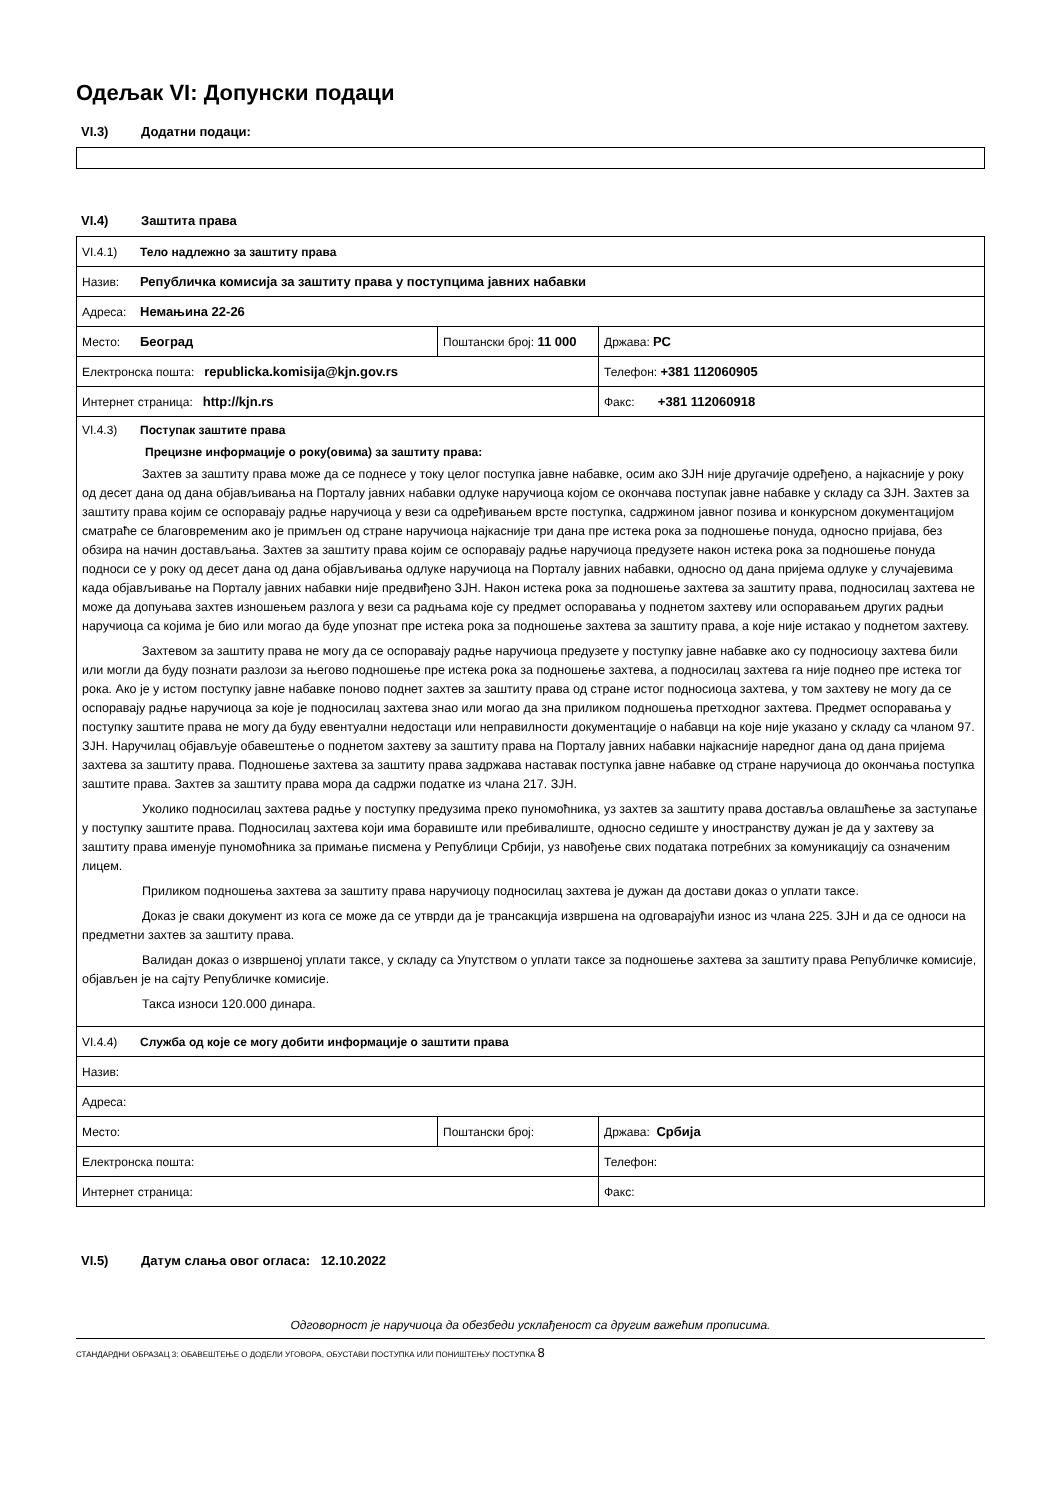Одељак VI: Допунски подаци
VI.3) Додатни подаци:
VI.4) Заштита права
| VI.4.1) Тело надлежно за заштиту права | | |
| Назив: Републичка комисија за заштиту права у поступцима јавних набавки | | |
| Адреса: Немањина 22-26 | | |
| Место: Београд | Поштански број: 11 000 | Држава: РС |
| Електронска пошта: republicka.komisija@kjn.gov.rs | | Телефон: +381 112060905 |
| Интернет страница: http://kjn.rs | | Факс: +381 112060918 |
| VI.4.3) Поступак заштите права Прецизне информације о року(овима) за заштиту права: Захтев за заштиту права може да се поднесе у току целог поступка јавне набавке, осим ако ЗЈН није другачије одређено, а најкасније у року од десет дана од дана објављивања на Порталу јавних набавки одлуке наручиоца којом се окончава поступак јавне набавке у складу са ЗЈН. Захтев за заштиту права којим се оспоравају радње наручиоца у вези са одређивањем врсте поступка, садржином јавног позива и конкурсном документацијом сматраће се благовременим ако је примљен од стране наручиоца најкасније три дана пре истека рока за подношење понуда, односно пријава, без обзира на начин достављања. Захтев за заштиту права којим се оспоравају радње наручиоца предузете након истека рока за подношење понуда подноси се у року од десет дана од дана објављивања одлуке наручиоца на Порталу јавних набавки, односно од дана пријема одлуке у случајевима када објављивање на Порталу јавних набавки није предвиђено ЗЈН. Након истека рока за подношење захтева за заштиту права, подносилац захтева не може да допуњава захтев изношењем разлога у вези са радњама које су предмет оспоравања у поднетом захтеву или оспоравањем других радњи наручиоца са којима је био или могао да буде упознат пре истека рока за подношење захтева за заштиту права, а које није истакао у поднетом захтеву. Захтевом за заштиту права не могу да се оспоравају радње наручиоца предузете у поступку јавне набавке ако су подносиоцу захтева били или могли да буду познати разлози за његово подношење пре истека рока за подношење захтева, а подносилац захтева га није поднео пре истека тог рока. Ако је у истом поступку јавне набавке поново поднет захтев за заштиту права од стране истог подносиоца захтева, у том захтеву не могу да се оспоравају радње наручиоца за које је подносилац захтева знао или могао да зна приликом подношења претходног захтева. Предмет оспоравања у поступку заштите права не могу да буду евентуални недостаци или неправилности документације о набавци на које није указано у складу са чланом 97. ЗЈН. Наручилац објављује обавештење о поднетом захтеву за заштиту права на Порталу јавних набавки најкасније наредног дана од дана пријема захтева за заштиту права. Подношење захтева за заштиту права задржава наставак поступка јавне набавке од стране наручиоца до окончања поступка заштите права. Захтев за заштиту права мора да садржи податке из члана 217. ЗЈН. Уколико подносилац захтева радње у поступку предузима преко пуномоћника, уз захтев за заштиту права доставља овлашћење за заступање у поступку заштите права. Подносилац захтева који има боравиште или пребивалиште, односно седиште у иностранству дужан је да у захтеву за заштиту права именује пуномоћника за примање писмена у Републици Србији, уз навођење свих података потребних за комуникацију са означеним лицем. Приликом подношења захтева за заштиту права наручиоцу подносилац захтева је дужан да достави доказ о уплати таксе. Доказ је сваки документ из кога се може да се утврди да је трансакција извршена на одговарајући износ из члана 225. ЗЈН и да се односи на предметни захтев за заштиту права. Валидан доказ о извршеној уплати таксе, у складу са Упутством о уплати таксе за подношење захтева за заштиту права Републичке комисије, објављен је на сајту Републичке комисије. Такса износи 120.000 динара. | | |
| VI.4.4) Служба од које се могу добити информације о заштити права | | |
| Назив: | | |
| Адреса: | | |
| Место: | Поштански број: | Држава: Србија |
| Електронска пошта: | | Телефон: |
| Интернет страница: | | Факс: |
VI.5) Датум слања овог огласа: 12.10.2022
Одговорност је наручиоца да обезбеди усклађеност са другим важећим прописима.
СТАНДАРДНИ ОБРАЗАЦ 3: ОБАВЕШТЕЊЕ О ДОДЕЛИ УГОВОРА, ОБУСТАВИ ПОСТУПКА ИЛИ ПОНИШТЕЊУ ПОСТУПКА 8